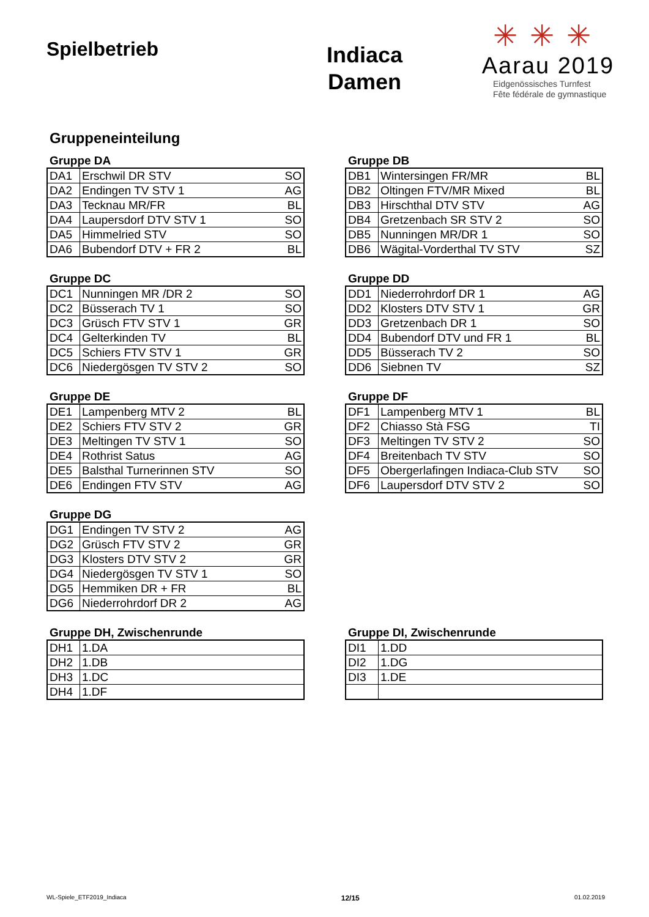Spielbetrieb
Indiaca
Damen
✳✳✳
Aarau 2019
Eidgenössisches Turnfest
Fête fédérale de gymnastique
Gruppeneinteilung
Gruppe DA
| DA1 | Erschwil DR STV | SO |
| DA2 | Endingen TV STV 1 | AG |
| DA3 | Tecknau MR/FR | BL |
| DA4 | Laupersdorf DTV STV 1 | SO |
| DA5 | Himmelried STV | SO |
| DA6 | Bubendorf DTV + FR 2 | BL |
Gruppe DB
| DB1 | Wintersingen FR/MR | BL |
| DB2 | Oltingen FTV/MR Mixed | BL |
| DB3 | Hirschthal DTV STV | AG |
| DB4 | Gretzenbach SR STV 2 | SO |
| DB5 | Nunningen MR/DR 1 | SO |
| DB6 | Wägital-Vorderthal TV STV | SZ |
Gruppe DC
| DC1 | Nunningen MR /DR 2 | SO |
| DC2 | Büsserach TV 1 | SO |
| DC3 | Grüsch FTV STV 1 | GR |
| DC4 | Gelterkinden TV | BL |
| DC5 | Schiers FTV STV 1 | GR |
| DC6 | Niedergösgen TV STV 2 | SO |
Gruppe DD
| DD1 | Niederrohrdorf DR 1 | AG |
| DD2 | Klosters DTV STV 1 | GR |
| DD3 | Gretzenbach DR 1 | SO |
| DD4 | Bubendorf DTV und FR 1 | BL |
| DD5 | Büsserach TV 2 | SO |
| DD6 | Siebnen TV | SZ |
Gruppe DE
| DE1 | Lampenberg MTV 2 | BL |
| DE2 | Schiers FTV STV 2 | GR |
| DE3 | Meltingen TV STV 1 | SO |
| DE4 | Rothrist Satus | AG |
| DE5 | Balsthal Turnerinnen STV | SO |
| DE6 | Endingen FTV STV | AG |
Gruppe DF
| DF1 | Lampenberg MTV 1 | BL |
| DF2 | Chiasso Stà FSG | TI |
| DF3 | Meltingen TV STV 2 | SO |
| DF4 | Breitenbach TV STV | SO |
| DF5 | Obergerlafingen Indiaca-Club STV | SO |
| DF6 | Laupersdorf DTV STV 2 | SO |
Gruppe DG
| DG1 | Endingen TV STV 2 | AG |
| DG2 | Grüsch FTV STV 2 | GR |
| DG3 | Klosters DTV STV 2 | GR |
| DG4 | Niedergösgen TV STV 1 | SO |
| DG5 | Hemmiken DR + FR | BL |
| DG6 | Niederrohrdorf DR 2 | AG |
Gruppe DH, Zwischenrunde
| DH1 | 1.DA |
| DH2 | 1.DB |
| DH3 | 1.DC |
| DH4 | 1.DF |
Gruppe DI, Zwischenrunde
| DI1 | 1.DD |
| DI2 | 1.DG |
| DI3 | 1.DE |
WL-Spiele_ETF2019_Indiaca 12/15 01.02.2019